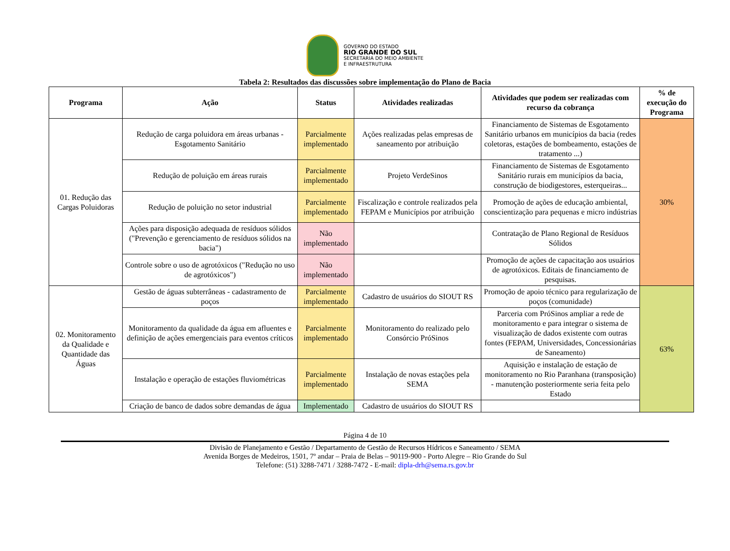GOVERNO DO ESTADO
RIO GRANDE DO SUL
SECRETARIA DO MEIO AMBIENTE
E INFRAESTRUTURA
Tabela 2: Resultados das discussões sobre implementação do Plano de Bacia
| Programa | Ação | Status | Atividades realizadas | Atividades que podem ser realizadas com recurso da cobrança | % de execução do Programa |
| --- | --- | --- | --- | --- | --- |
| 01. Redução das Cargas Poluidoras | Redução de carga poluidora em áreas urbanas - Esgotamento Sanitário | Parcialmente implementado | Ações realizadas pelas empresas de saneamento por atribuição | Financiamento de Sistemas de Esgotamento Sanitário urbanos em municípios da bacia (redes coletoras, estações de bombeamento, estações de tratamento ...) | 30% |
| | Redução de poluição em áreas rurais | Parcialmente implementado | Projeto VerdeSinos | Financiamento de Sistemas de Esgotamento Sanitário rurais em municípios da bacia, construção de biodigestores, esterqueiras... | |
| | Redução de poluição no setor industrial | Parcialmente implementado | Fiscalização e controle realizados pela FEPAM e Municípios por atribuição | Promoção de ações de educação ambiental, conscientização para pequenas e micro indústrias | |
| | Ações para disposição adequada de resíduos sólidos ("Prevenção e gerenciamento de resíduos sólidos na bacia") | Não implementado | | Contratação de Plano Regional de Resíduos Sólidos | |
| | Controle sobre o uso de agrotóxicos ("Redução no uso de agrotóxicos") | Não implementado | | Promoção de ações de capacitação aos usuários de agrotóxicos. Editais de financiamento de pesquisas. | |
| 02. Monitoramento da Qualidade e Quantidade das Águas | Gestão de águas subterrâneas - cadastramento de poços | Parcialmente implementado | Cadastro de usuários do SIOUT RS | Promoção de apoio técnico para regularização de poços (comunidade) | 63% |
| | Monitoramento da qualidade da água em afluentes e definição de ações emergenciais para eventos críticos | Parcialmente implementado | Monitoramento do realizado pelo Consórcio PróSinos | Parceria com PróSinos ampliar a rede de monitoramento e para integrar o sistema de visualização de dados existente com outras fontes (FEPAM, Universidades, Concessionárias de Saneamento) | |
| | Instalação e operação de estações fluviométricas | Parcialmente implementado | Instalação de novas estações pela SEMA | Aquisição e instalação de estação de monitoramento no Rio Paranhana (transposição) - manutenção posteriormente seria feita pelo Estado | |
| | Criação de banco de dados sobre demandas de água | Implementado | Cadastro de usuários do SIOUT RS | | |
Página 4 de 10
Divisão de Planejamento e Gestão / Departamento de Gestão de Recursos Hídricos e Saneamento / SEMA
Avenida Borges de Medeiros, 1501, 7º andar – Praia de Belas – 90119-900 - Porto Alegre – Rio Grande do Sul
Telefone: (51) 3288-7471 / 3288-7472 - E-mail: dipla-drh@sema.rs.gov.br